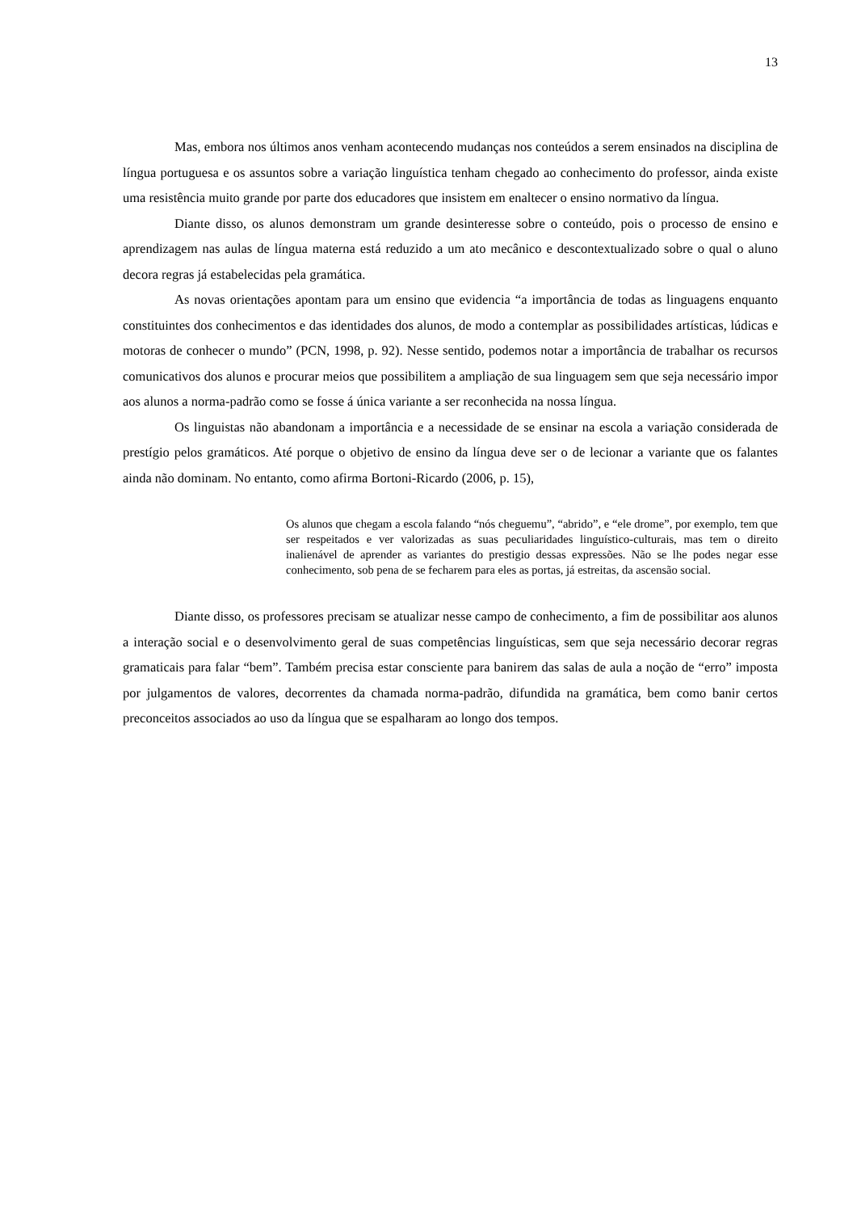13
Mas, embora nos últimos anos venham acontecendo mudanças nos conteúdos a serem ensinados na disciplina de língua portuguesa e os assuntos sobre a variação linguística tenham chegado ao conhecimento do professor, ainda existe uma resistência muito grande por parte dos educadores que insistem em enaltecer o ensino normativo da língua.
Diante disso, os alunos demonstram um grande desinteresse sobre o conteúdo, pois o processo de ensino e aprendizagem nas aulas de língua materna está reduzido a um ato mecânico e descontextualizado sobre o qual o aluno decora regras já estabelecidas pela gramática.
As novas orientações apontam para um ensino que evidencia “a importância de todas as linguagens enquanto constituintes dos conhecimentos e das identidades dos alunos, de modo a contemplar as possibilidades artísticas, lúdicas e motoras de conhecer o mundo” (PCN, 1998, p. 92). Nesse sentido, podemos notar a importância de trabalhar os recursos comunicativos dos alunos e procurar meios que possibilitem a ampliação de sua linguagem sem que seja necessário impor aos alunos a norma-padrão como se fosse á única variante a ser reconhecida na nossa língua.
Os linguistas não abandonam a importância e a necessidade de se ensinar na escola a variação considerada de prestígio pelos gramáticos. Até porque o objetivo de ensino da língua deve ser o de lecionar a variante que os falantes ainda não dominam. No entanto, como afirma Bortoni-Ricardo (2006, p. 15),
Os alunos que chegam a escola falando “nós cheguemu”, “abrido”, e “ele drome”, por exemplo, tem que ser respeitados e ver valorizadas as suas peculiaridades linguístico-culturais, mas tem o direito inalienável de aprender as variantes do prestigio dessas expressões. Não se lhe podes negar esse conhecimento, sob pena de se fecharem para eles as portas, já estreitas, da ascensão social.
Diante disso, os professores precisam se atualizar nesse campo de conhecimento, a fim de possibilitar aos alunos a interação social e o desenvolvimento geral de suas competências linguísticas, sem que seja necessário decorar regras gramaticais para falar “bem”. Também precisa estar consciente para banirem das salas de aula a noção de “erro” imposta por julgamentos de valores, decorrentes da chamada norma-padrão, difundida na gramática, bem como banir certos preconceitos associados ao uso da língua que se espalharam ao longo dos tempos.